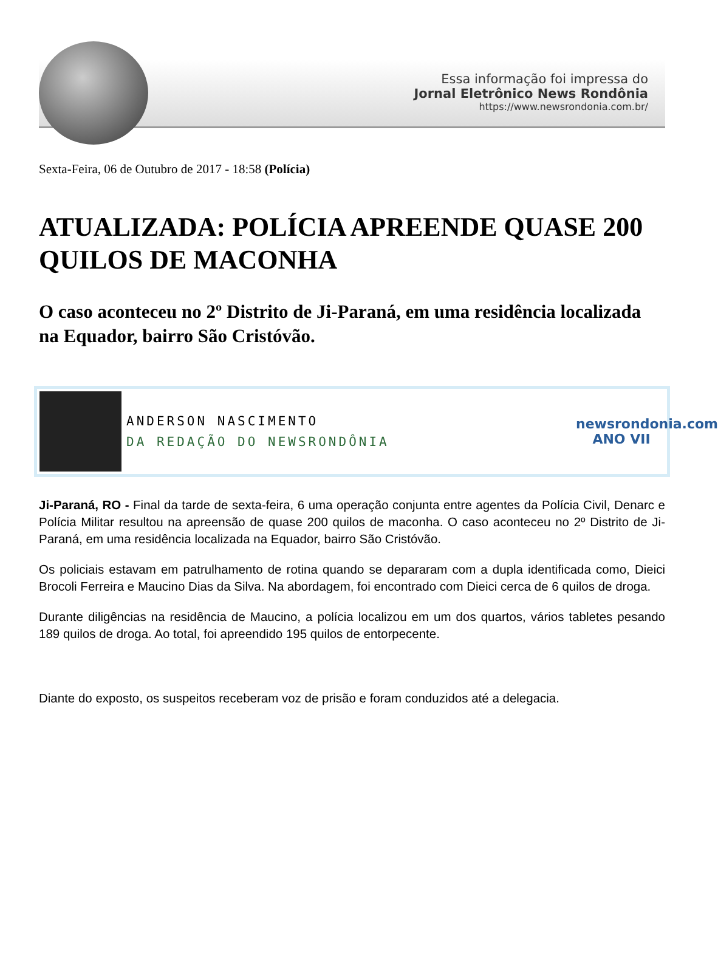Essa informação foi impressa do
Jornal Eletrônico News Rondônia
https://www.newsrondonia.com.br/
Sexta-Feira, 06 de Outubro de 2017 - 18:58 (Polícia)
ATUALIZADA: POLÍCIA APREENDE QUASE 200 QUILOS DE MACONHA
O caso aconteceu no 2º Distrito de Ji-Paraná, em uma residência localizada na Equador, bairro São Cristóvão.
ANDERSON NASCIMENTO
DA REDAÇÃO DO NEWSRONDÔNIA
newsrondonia.com
ANO VII
Ji-Paraná, RO - Final da tarde de sexta-feira, 6 uma operação conjunta entre agentes da Polícia Civil, Denarc e Polícia Militar resultou na apreensão de quase 200 quilos de maconha. O caso aconteceu no 2º Distrito de Ji-Paraná, em uma residência localizada na Equador, bairro São Cristóvão.
Os policiais estavam em patrulhamento de rotina quando se depararam com a dupla identificada como, Dieici Brocoli Ferreira e Maucino Dias da Silva. Na abordagem, foi encontrado com Dieici cerca de 6 quilos de droga.
Durante diligências na residência de Maucino, a polícia localizou em um dos quartos, vários tabletes pesando 189 quilos de droga. Ao total, foi apreendido 195 quilos de entorpecente.
Diante do exposto, os suspeitos receberam voz de prisão e foram conduzidos até a delegacia.